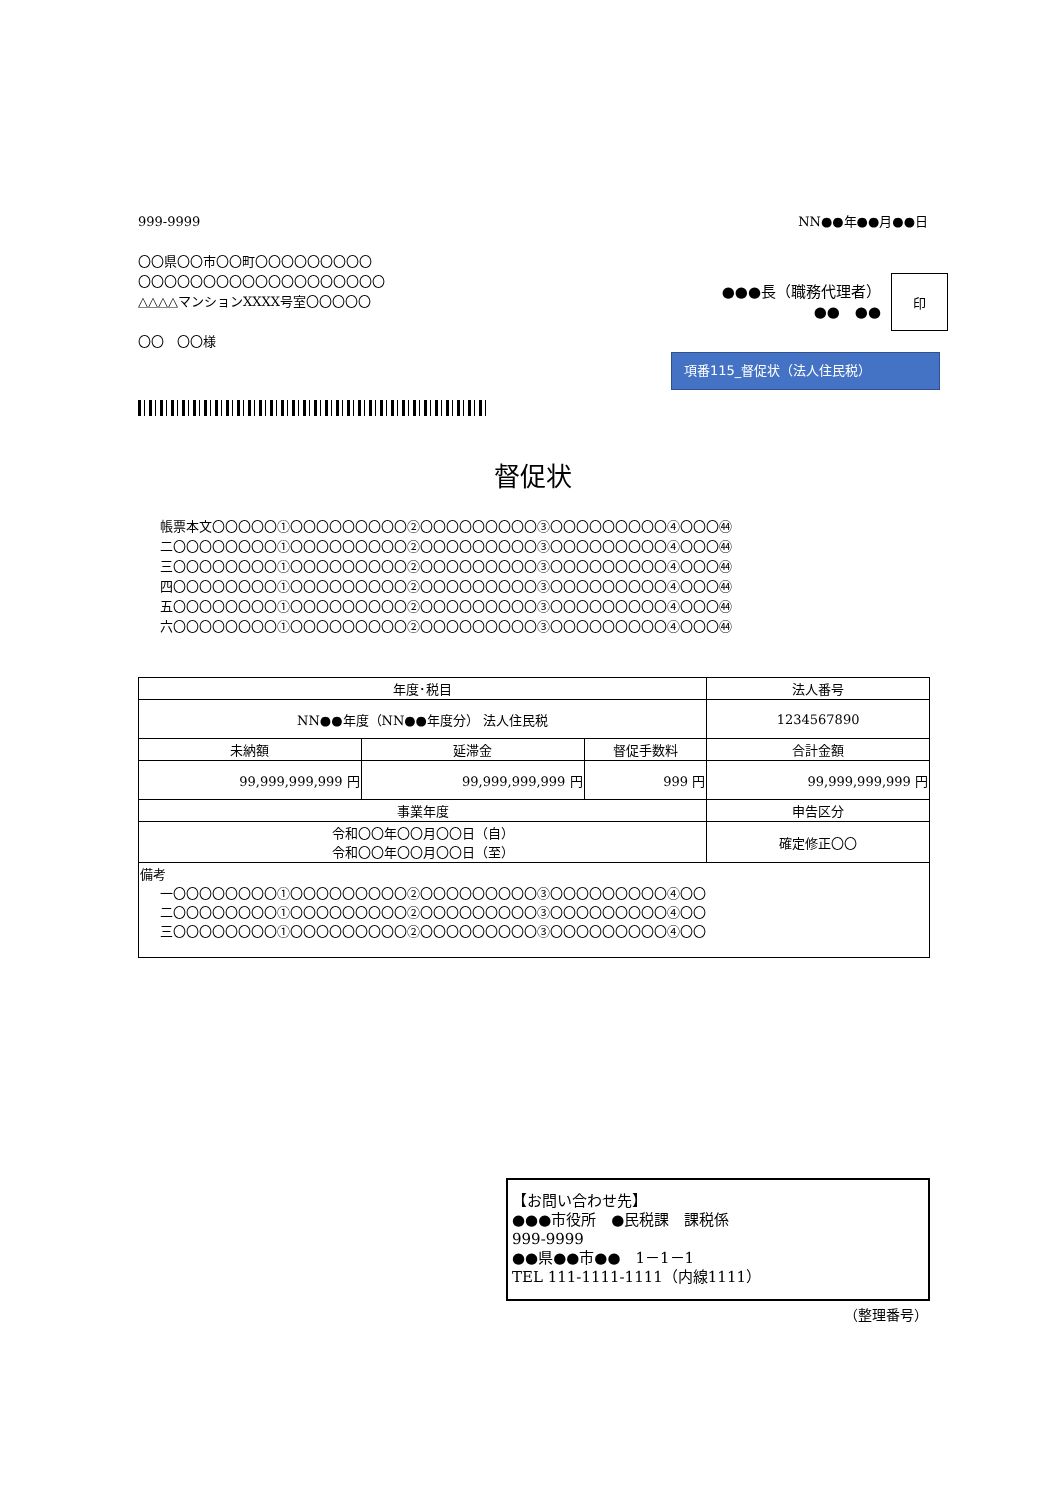999-9999 NN●●年●●月●●日
〇〇県〇〇市〇〇町〇〇〇〇〇〇〇〇〇
〇〇〇〇〇〇〇〇〇〇〇〇〇〇〇〇〇〇〇
△△△△マンションXXXX号室〇〇〇〇〇
〇〇　〇〇様
●●●長（職務代理者）
●●　●●
印
項番115_督促状（法人住民税）
督促状
帳票本文〇〇〇〇〇①〇〇〇〇〇〇〇〇〇②〇〇〇〇〇〇〇〇〇③〇〇〇〇〇〇〇〇〇④〇〇〇㊹
二〇〇〇〇〇〇〇〇①〇〇〇〇〇〇〇〇〇②〇〇〇〇〇〇〇〇〇③〇〇〇〇〇〇〇〇〇④〇〇〇㊹
三〇〇〇〇〇〇〇〇①〇〇〇〇〇〇〇〇〇②〇〇〇〇〇〇〇〇〇③〇〇〇〇〇〇〇〇〇④〇〇〇㊹
四〇〇〇〇〇〇〇〇①〇〇〇〇〇〇〇〇〇②〇〇〇〇〇〇〇〇〇③〇〇〇〇〇〇〇〇〇④〇〇〇㊹
五〇〇〇〇〇〇〇〇①〇〇〇〇〇〇〇〇〇②〇〇〇〇〇〇〇〇〇③〇〇〇〇〇〇〇〇〇④〇〇〇㊹
六〇〇〇〇〇〇〇〇①〇〇〇〇〇〇〇〇〇②〇〇〇〇〇〇〇〇〇③〇〇〇〇〇〇〇〇〇④〇〇〇㊹
| 年度･税目 | | | | 法人番号 |
| --- | --- | --- | --- | --- |
| NN●●年度（NN●●年度分） 法人住民税 | | | | 1234567890 |
| 未納額 | 延滞金 | 督促手数料 | 合計金額 | |
| 99,999,999,999 円 | 99,999,999,999 円 | 999 円 | 99,999,999,999 円 | |
| 事業年度 | | | 申告区分 | |
| 令和〇〇年〇〇月〇〇日（自） 令和〇〇年〇〇月〇〇日（至） | | | 確定修正〇〇 | |
| 備考 一〇〇〇〇〇〇〇〇①〇〇〇〇〇〇〇〇〇②〇〇〇〇〇〇〇〇〇③〇〇〇〇〇〇〇〇〇④〇〇 二〇〇〇〇〇〇〇〇①〇〇〇〇〇〇〇〇〇②〇〇〇〇〇〇〇〇〇③〇〇〇〇〇〇〇〇〇④〇〇 三〇〇〇〇〇〇〇〇①〇〇〇〇〇〇〇〇〇②〇〇〇〇〇〇〇〇〇③〇〇〇〇〇〇〇〇〇④〇〇 | | | | |
【お問い合わせ先】
●●●市役所　●民税課　課税係
999-9999
●●県●●市●●　1－1－1
TEL 111-1111-1111（内線1111）
（整理番号）